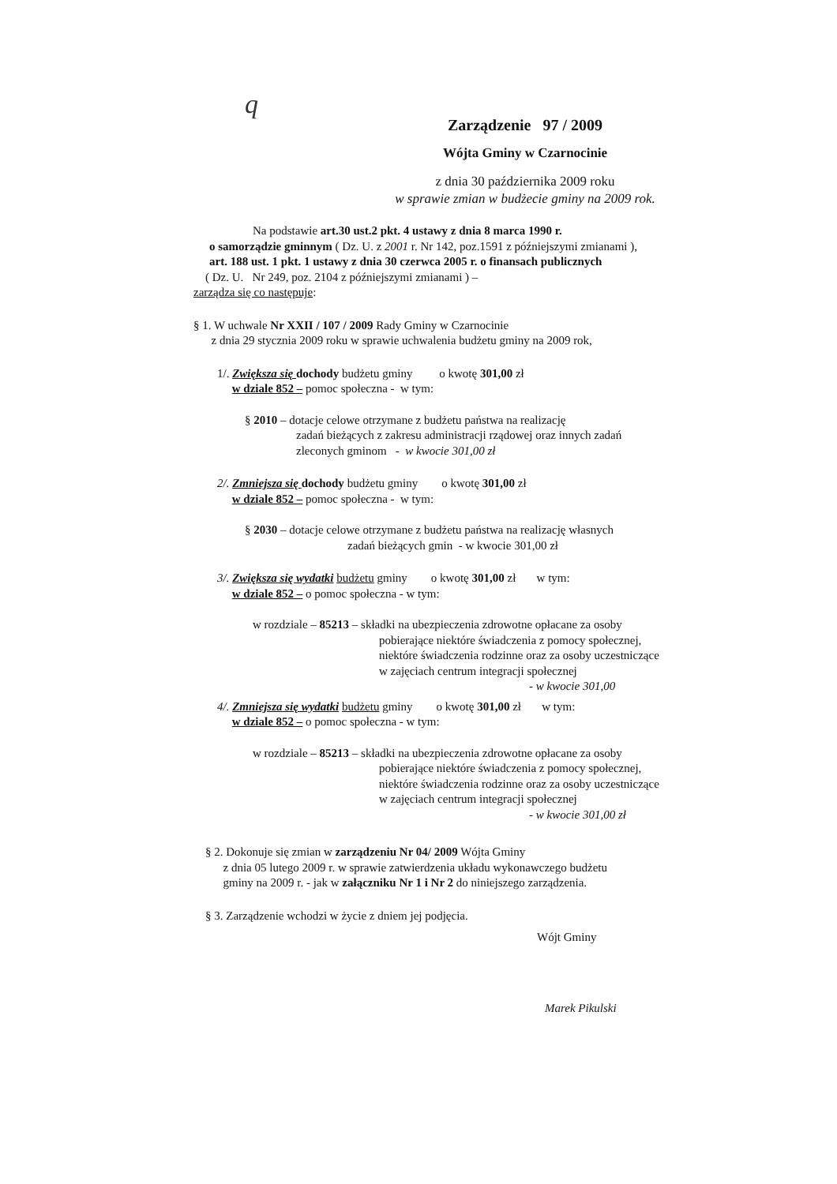q
Zarządzenie 97 / 2009
Wójta Gminy w Czarnocinie
z dnia 30 października 2009 roku
w sprawie zmian w budżecie gminy na 2009 rok.
Na podstawie art.30 ust.2 pkt. 4 ustawy z dnia 8 marca 1990 r.
o samorządzie gminnym ( Dz. U. z 2001 r. Nr 142, poz.1591 z późniejszymi zmianami ),
art. 188 ust. 1 pkt. 1 ustawy z dnia 30 czerwca 2005 r. o finansach publicznych
( Dz. U. Nr 249, poz. 2104 z późniejszymi zmianami ) –
zarządza się co następuje:
§ 1. W uchwale Nr XXII / 107 / 2009 Rady Gminy w Czarnocinie
z dnia 29 stycznia 2009 roku w sprawie uchwalenia budżetu gminy na 2009 rok,
1/. Zwiększa się dochody budżetu gminy o kwotę 301,00 zł
w dziale 852 – pomoc społeczna - w tym:
§ 2010 – dotacje celowe otrzymane z budżetu państwa na realizację
zadań bieżących z zakresu administracji rządowej oraz innych zadań
zleconych gminom - w kwocie 301,00 zł
2/. Zmniejsza się dochody budżetu gminy o kwotę 301,00 zł
w dziale 852 – pomoc społeczna - w tym:
§ 2030 – dotacje celowe otrzymane z budżetu państwa na realizację własnych
zadań bieżących gmin - w kwocie 301,00 zł
3/. Zwiększa się wydatki budżetu gminy o kwotę 301,00 zł w tym:
w dziale 852 – o pomoc społeczna - w tym:
w rozdziale – 85213 – składki na ubezpieczenia zdrowotne opłacane za osoby
pobierające niektóre świadczenia z pomocy społecznej,
niektóre świadczenia rodzinne oraz za osoby uczestniczące
w zajęciach centrum integracji społecznej
- w kwocie 301,00
4/. Zmniejsza się wydatki budżetu gminy o kwotę 301,00 zł w tym:
w dziale 852 – o pomoc społeczna - w tym:
w rozdziale – 85213 – składki na ubezpieczenia zdrowotne opłacane za osoby
pobierające niektóre świadczenia z pomocy społecznej,
niektóre świadczenia rodzinne oraz za osoby uczestniczące
w zajęciach centrum integracji społecznej
- w kwocie 301,00 zł
§ 2. Dokonuje się zmian w zarządzeniu Nr 04/ 2009 Wójta Gminy
z dnia 05 lutego 2009 r. w sprawie zatwierdzenia układu wykonawczego budżetu
gminy na 2009 r. - jak w załączniku Nr 1 i Nr 2 do niniejszego zarządzenia.
§ 3. Zarządzenie wchodzi w życie z dniem jej podjęcia.
Wójt Gminy
Marek Pikulski